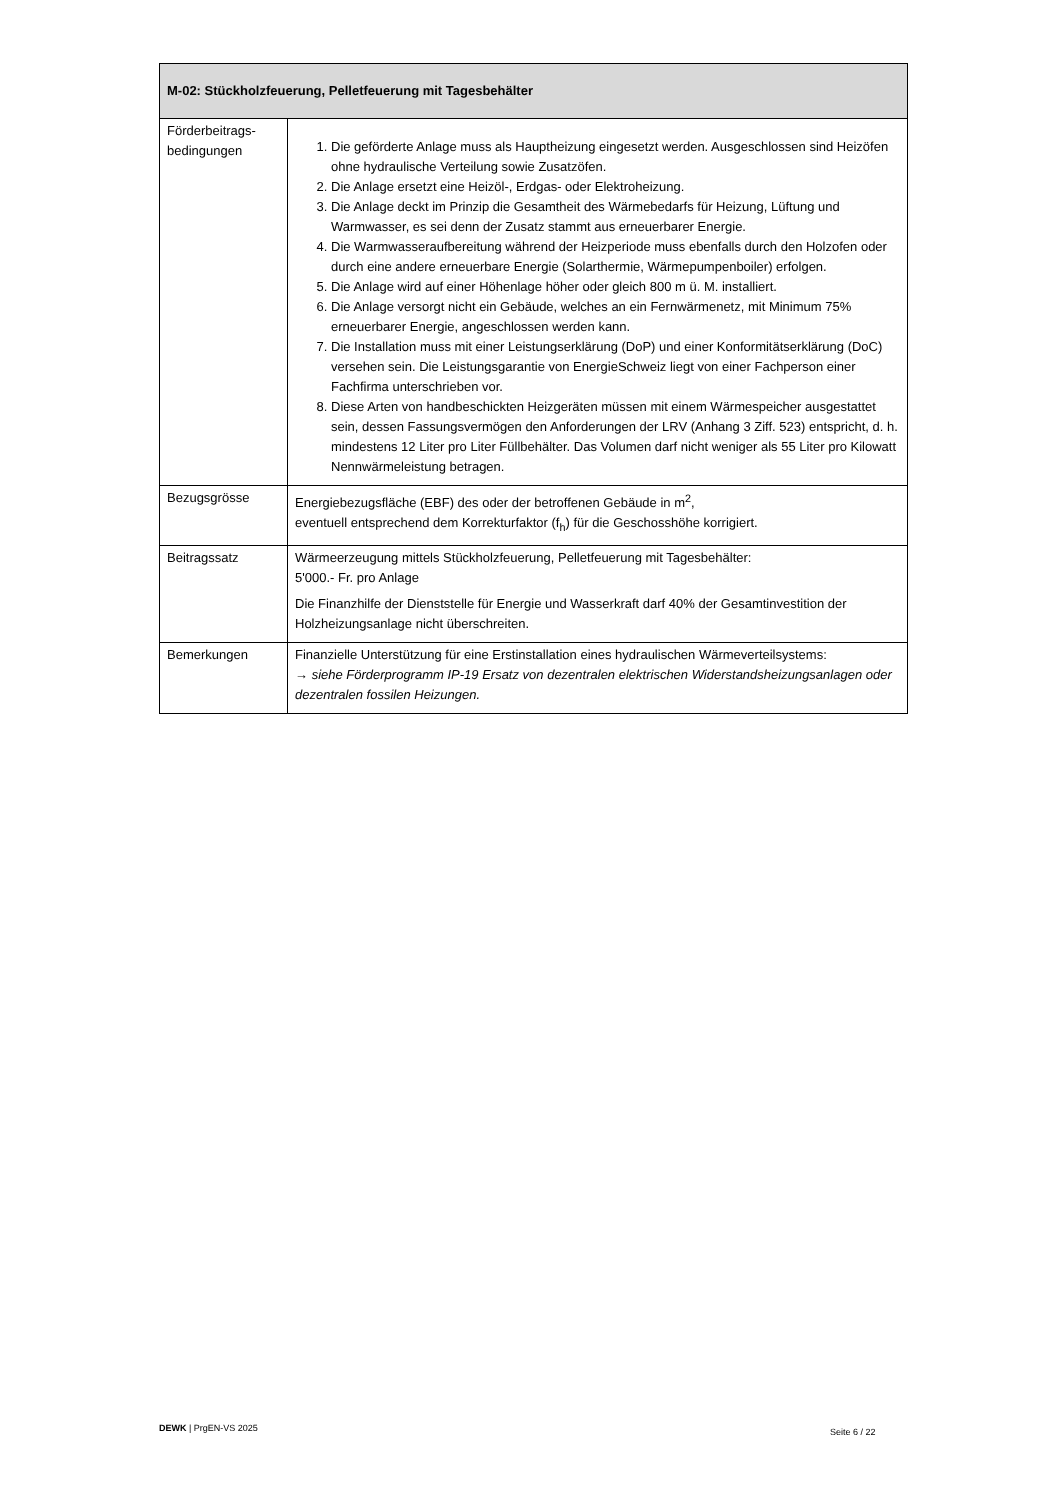| M-02: Stückholzfeuerung, Pelletfeuerung mit Tagesbehälter | |
| --- | --- |
| Förderbeitrags- bedingungen | 1. Die geförderte Anlage muss als Hauptheizung eingesetzt werden. Ausgeschlossen sind Heizöfen ohne hydraulische Verteilung sowie Zusatzöfen. 2. Die Anlage ersetzt eine Heizöl-, Erdgas- oder Elektroheizung. 3. Die Anlage deckt im Prinzip die Gesamtheit des Wärmebedarfs für Heizung, Lüftung und Warmwasser, es sei denn der Zusatz stammt aus erneuerbarer Energie. 4. Die Warmwasseraufbereitung während der Heizperiode muss ebenfalls durch den Holzofen oder durch eine andere erneuerbare Energie (Solarthermie, Wärmepumpenboiler) erfolgen. 5. Die Anlage wird auf einer Höhenlage höher oder gleich 800 m ü. M. installiert. 6. Die Anlage versorgt nicht ein Gebäude, welches an ein Fernwärmenetz, mit Minimum 75% erneuerbarer Energie, angeschlossen werden kann. 7. Die Installation muss mit einer Leistungserklärung (DoP) und einer Konformitätserklärung (DoC) versehen sein. Die Leistungsgarantie von EnergieSchweiz liegt von einer Fachperson einer Fachfirma unterschrieben vor. 8. Diese Arten von handbeschickten Heizgeräten müssen mit einem Wärmespeicher ausgestattet sein, dessen Fassungsvermögen den Anforderungen der LRV (Anhang 3 Ziff. 523) entspricht, d. h. mindestens 12 Liter pro Liter Füllbehälter. Das Volumen darf nicht weniger als 55 Liter pro Kilowatt Nennwärmeleistung betragen. |
| Bezugsgrösse | Energiebezugsfläche (EBF) des oder der betroffenen Gebäude in m<sup>2</sup>, eventuell entsprechend dem Korrekturfaktor (f<sub>h</sub>) für die Geschosshöhe korrigiert. |
| Beitragssatz | Wärmeerzeugung mittels Stückholzfeuerung, Pelletfeuerung mit Tagesbehälter: 5'000.- Fr. pro Anlage Die Finanzhilfe der Dienststelle für Energie und Wasserkraft darf 40% der Gesamtinvestition der Holzheizungsanlage nicht überschreiten. |
| Bemerkungen | Finanzielle Unterstützung für eine Erstinstallation eines hydraulischen Wärmeverteilsystems: → siehe Förderprogramm IP-19 Ersatz von dezentralen elektrischen Widerstandsheizungsanlagen oder dezentralen fossilen Heizungen. |
DEWK | PrgEN-VS 2025 Seite 6 / 22